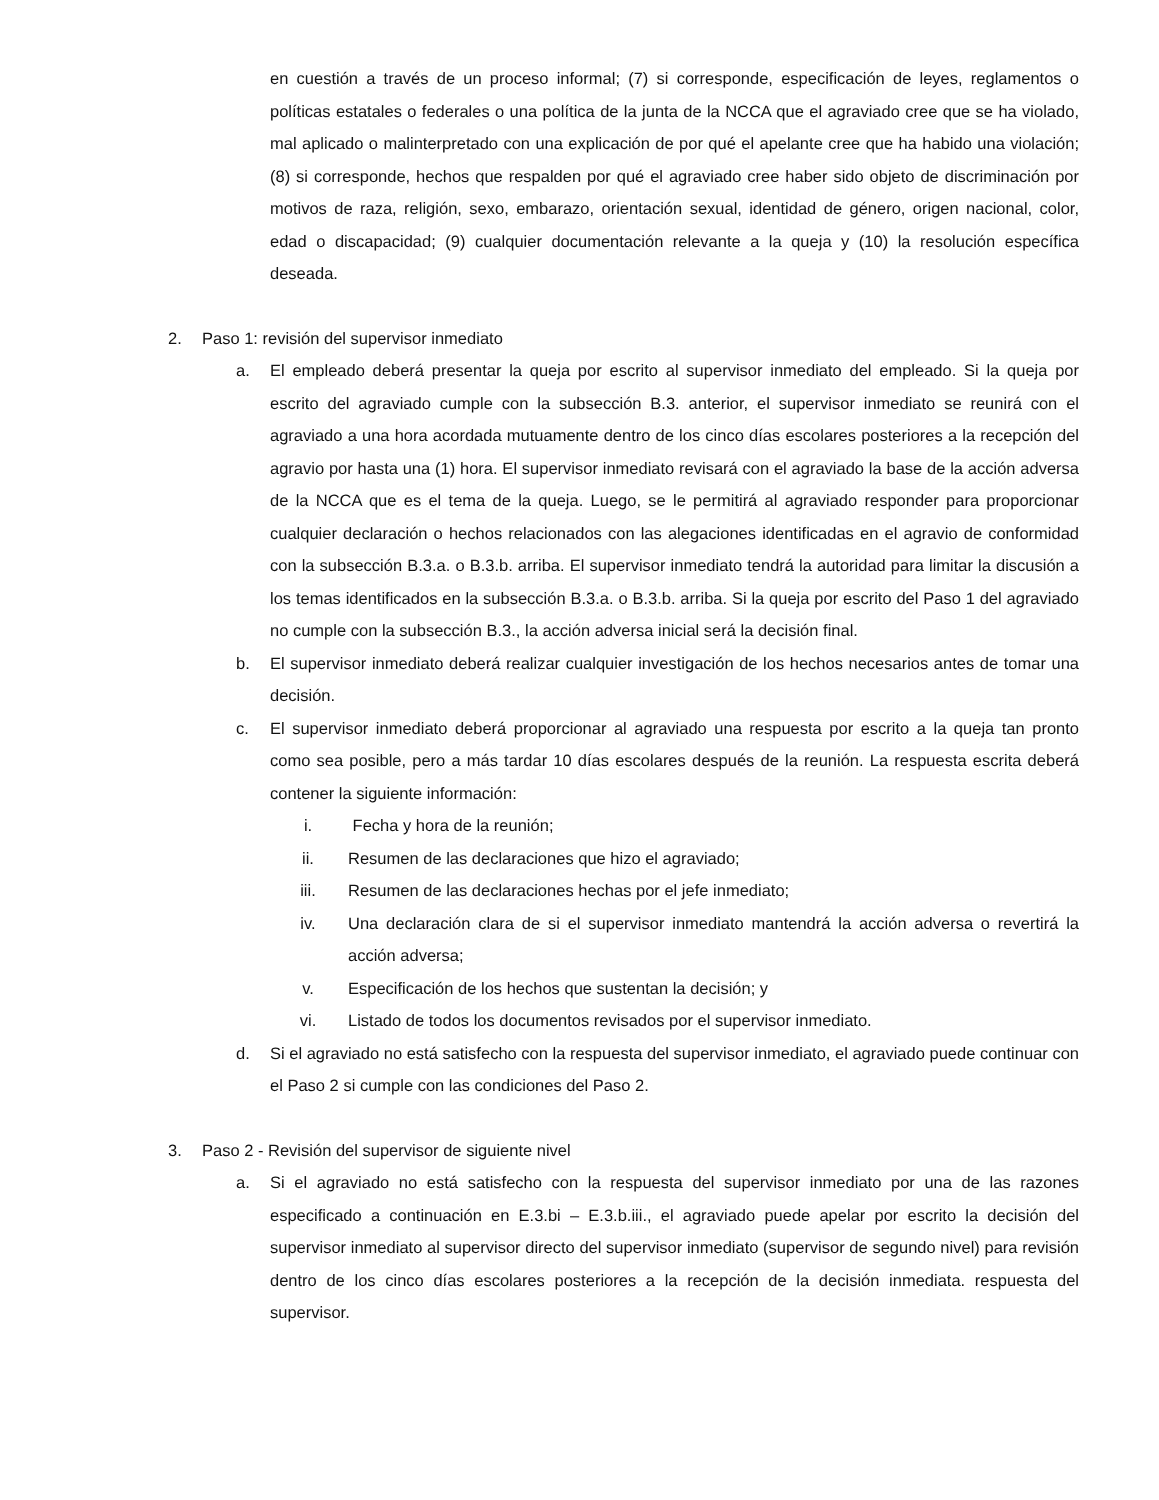en cuestión a través de un proceso informal; (7) si corresponde, especificación de leyes, reglamentos o políticas estatales o federales o una política de la junta de la NCCA que el agraviado cree que se ha violado, mal aplicado o malinterpretado con una explicación de por qué el apelante cree que ha habido una violación; (8) si corresponde, hechos que respalden por qué el agraviado cree haber sido objeto de discriminación por motivos de raza, religión, sexo, embarazo, orientación sexual, identidad de género, origen nacional, color, edad o discapacidad; (9) cualquier documentación relevante a la queja y (10) la resolución específica deseada.
2. Paso 1: revisión del supervisor inmediato
a. El empleado deberá presentar la queja por escrito al supervisor inmediato del empleado. Si la queja por escrito del agraviado cumple con la subsección B.3. anterior, el supervisor inmediato se reunirá con el agraviado a una hora acordada mutuamente dentro de los cinco días escolares posteriores a la recepción del agravio por hasta una (1) hora. El supervisor inmediato revisará con el agraviado la base de la acción adversa de la NCCA que es el tema de la queja. Luego, se le permitirá al agraviado responder para proporcionar cualquier declaración o hechos relacionados con las alegaciones identificadas en el agravio de conformidad con la subsección B.3.a. o B.3.b. arriba. El supervisor inmediato tendrá la autoridad para limitar la discusión a los temas identificados en la subsección B.3.a. o B.3.b. arriba. Si la queja por escrito del Paso 1 del agraviado no cumple con la subsección B.3., la acción adversa inicial será la decisión final.
b. El supervisor inmediato deberá realizar cualquier investigación de los hechos necesarios antes de tomar una decisión.
c. El supervisor inmediato deberá proporcionar al agraviado una respuesta por escrito a la queja tan pronto como sea posible, pero a más tardar 10 días escolares después de la reunión. La respuesta escrita deberá contener la siguiente información:
i. Fecha y hora de la reunión;
ii. Resumen de las declaraciones que hizo el agraviado;
iii. Resumen de las declaraciones hechas por el jefe inmediato;
iv. Una declaración clara de si el supervisor inmediato mantendrá la acción adversa o revertirá la acción adversa;
v. Especificación de los hechos que sustentan la decisión; y
vi. Listado de todos los documentos revisados por el supervisor inmediato.
d. Si el agraviado no está satisfecho con la respuesta del supervisor inmediato, el agraviado puede continuar con el Paso 2 si cumple con las condiciones del Paso 2.
3. Paso 2 - Revisión del supervisor de siguiente nivel
a. Si el agraviado no está satisfecho con la respuesta del supervisor inmediato por una de las razones especificado a continuación en E.3.bi – E.3.b.iii., el agraviado puede apelar por escrito la decisión del supervisor inmediato al supervisor directo del supervisor inmediato (supervisor de segundo nivel) para revisión dentro de los cinco días escolares posteriores a la recepción de la decisión inmediata. respuesta del supervisor.